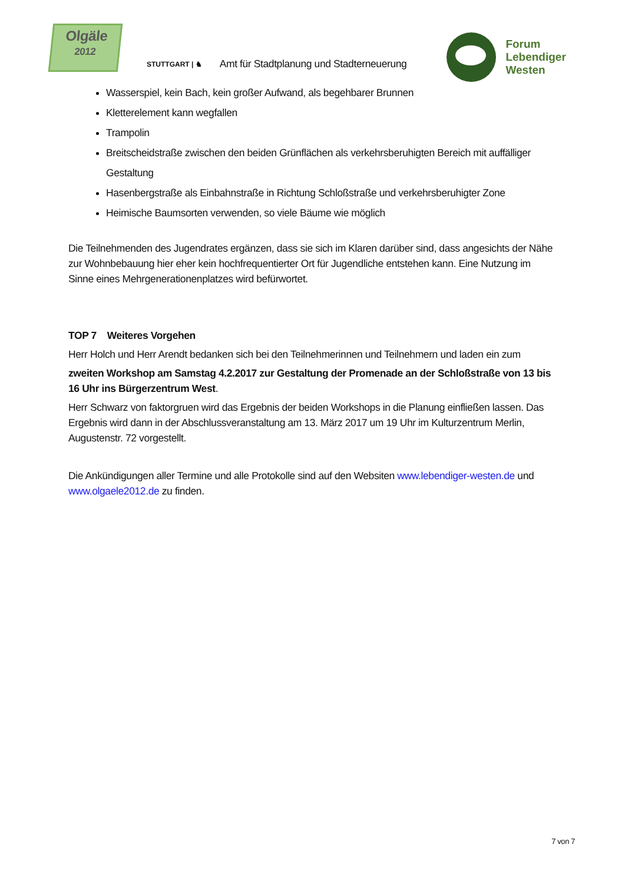Olgäle
2012
STUTTGART | ♞ Amt für Stadtplanung und Stadterneuerung
Forum
Lebendiger
Westen
Wasserspiel, kein Bach, kein großer Aufwand, als begehbarer Brunnen
Kletterelement kann wegfallen
Trampolin
Breitscheidstraße zwischen den beiden Grünflächen als verkehrsberuhigten Bereich mit auffälliger Gestaltung
Hasenbergstraße als Einbahnstraße in Richtung Schloßstraße und verkehrsberuhigter Zone
Heimische Baumsorten verwenden, so viele Bäume wie möglich
Die Teilnehmenden des Jugendrates ergänzen, dass sie sich im Klaren darüber sind, dass angesichts der Nähe zur Wohnbebauung hier eher kein hochfrequentierter Ort für Jugendliche entstehen kann. Eine Nutzung im Sinne eines Mehrgenerationenplatzes wird befürwortet.
TOP 7 Weiteres Vorgehen
Herr Holch und Herr Arendt bedanken sich bei den Teilnehmerinnen und Teilnehmern und laden ein zum
zweiten Workshop am Samstag 4.2.2017 zur Gestaltung der Promenade an der Schloßstraße von 13 bis 16 Uhr ins Bürgerzentrum West.
Herr Schwarz von faktorgruen wird das Ergebnis der beiden Workshops in die Planung einfließen lassen. Das Ergebnis wird dann in der Abschlussveranstaltung am 13. März 2017 um 19 Uhr im Kulturzentrum Merlin, Augustenstr. 72 vorgestellt.
Die Ankündigungen aller Termine und alle Protokolle sind auf den Websiten www.lebendiger-westen.de und www.olgaele2012.de zu finden.
7 von 7